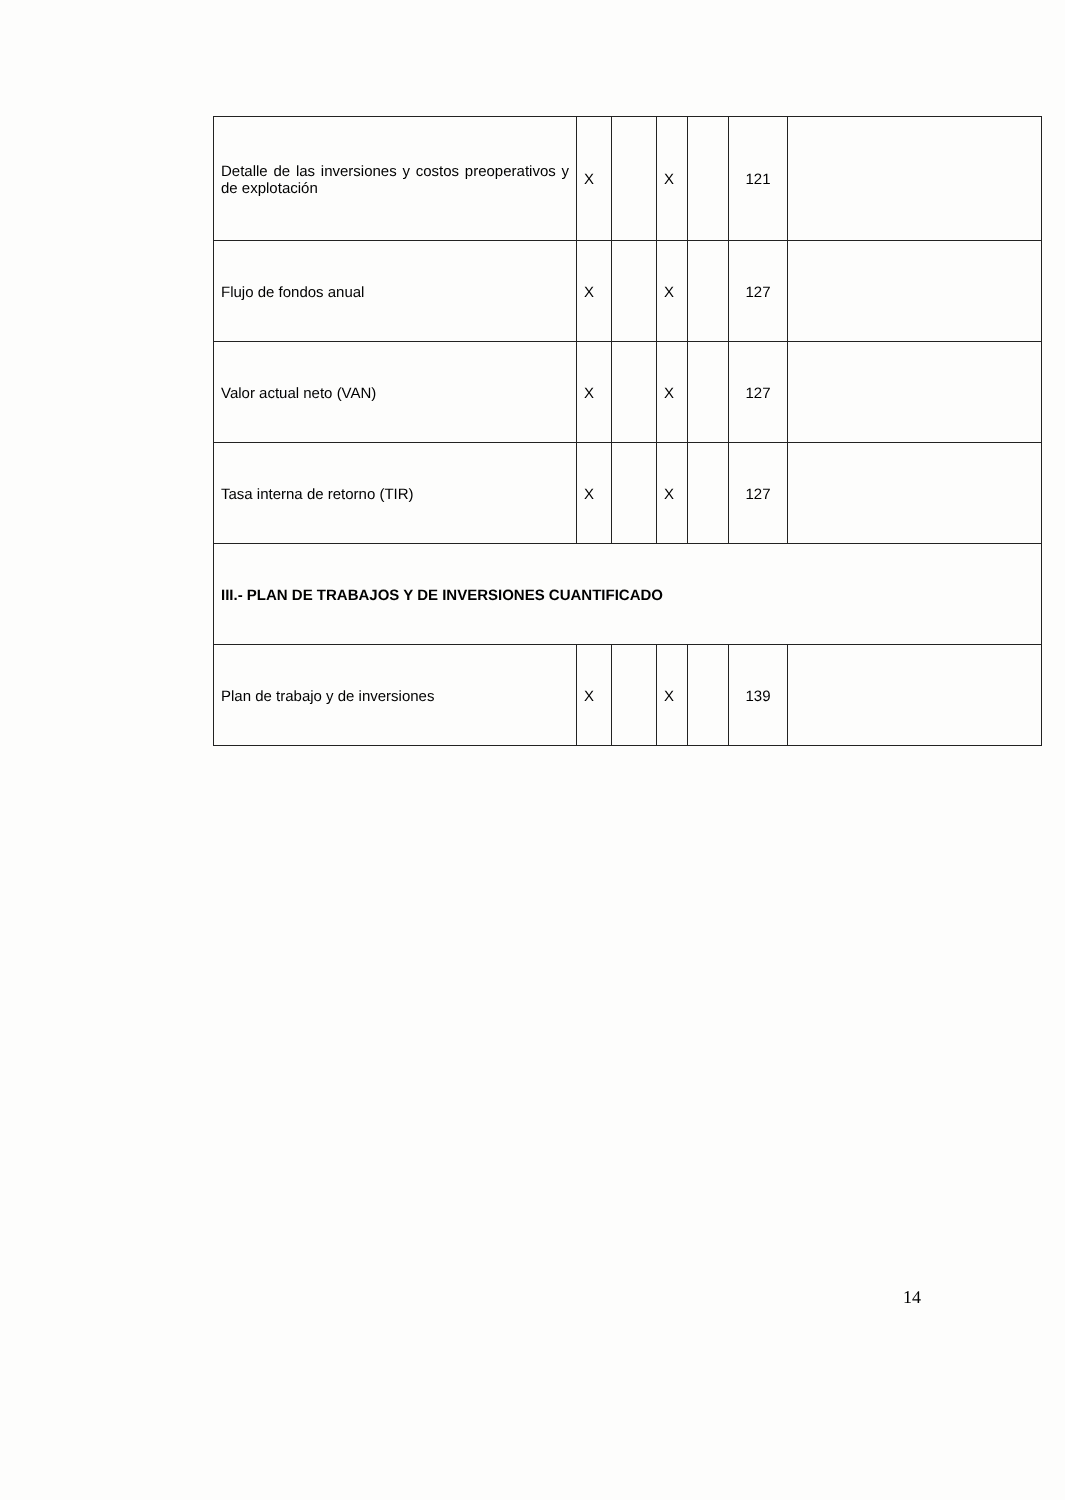| Detalle de las inversiones y costos preoperativos y de explotación | X | | X | | 121 | |
| Flujo de fondos anual | X | | X | | 127 | |
| Valor actual neto (VAN) | X | | X | | 127 | |
| Tasa interna de retorno (TIR) | X | | X | | 127 | |
| III.- PLAN DE TRABAJOS Y DE INVERSIONES CUANTIFICADO | | | | | | |
| Plan de trabajo y de inversiones | X | | X | | 139 | |
14